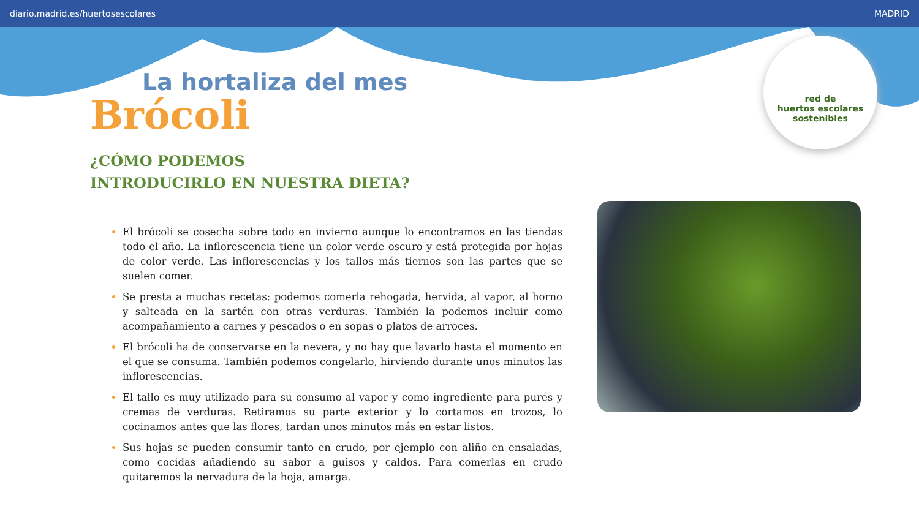diario.madrid.es/huertosescolares MADRID
La hortaliza del mes
Brócoli
¿CÓMO PODEMOS
INTRODUCIRLO EN NUESTRA DIETA?
red de
huertos escolares
sostenibles
El brócoli se cosecha sobre todo en invierno aunque lo encontramos en las tiendas todo el año. La inflorescencia tiene un color verde oscuro y está protegida por hojas de color verde. Las inflorescencias y los tallos más tiernos son las partes que se suelen comer.
Se presta a muchas recetas: podemos comerla rehogada, hervida, al vapor, al horno y salteada en la sartén con otras verduras. También la podemos incluir como acompañamiento a carnes y pescados o en sopas o platos de arroces.
El brócoli ha de conservarse en la nevera, y no hay que lavarlo hasta el momento en el que se consuma. También podemos congelarlo, hirviendo durante unos minutos las inflorescencias.
El tallo es muy utilizado para su consumo al vapor y como ingrediente para purés y cremas de verduras. Retiramos su parte exterior y lo cortamos en trozos, lo cocinamos antes que las flores, tardan unos minutos más en estar listos.
Sus hojas se pueden consumir tanto en crudo, por ejemplo con aliño en ensaladas, como cocidas añadiendo su sabor a guisos y caldos. Para comerlas en crudo quitaremos la nervadura de la hoja, amarga.